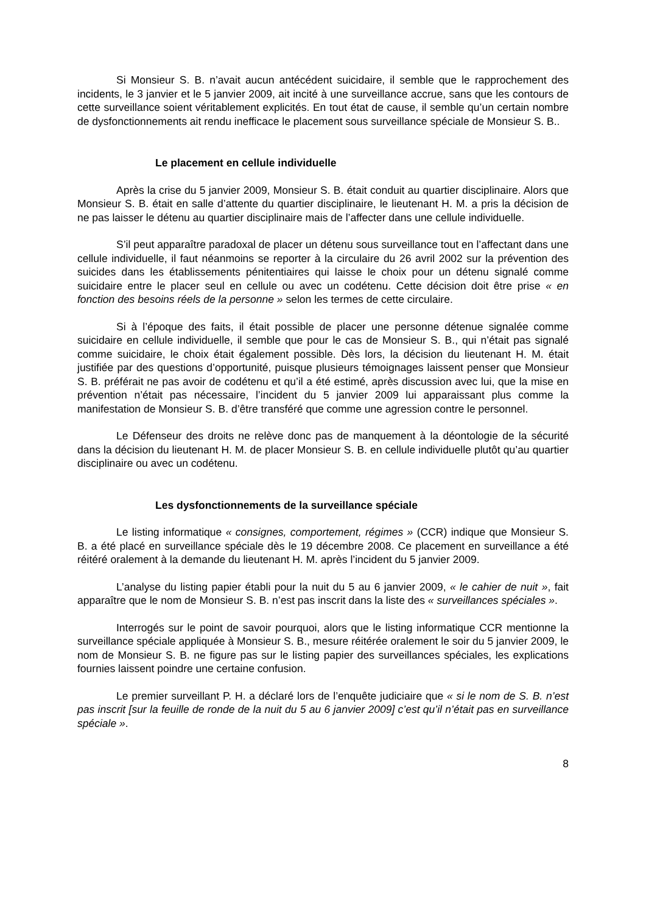Si Monsieur S. B. n’avait aucun antécédent suicidaire, il semble que le rapprochement des incidents, le 3 janvier et le 5 janvier 2009, ait incité à une surveillance accrue, sans que les contours de cette surveillance soient véritablement explicités. En tout état de cause, il semble qu’un certain nombre de dysfonctionnements ait rendu inefficace le placement sous surveillance spéciale de Monsieur S. B..
Le placement en cellule individuelle
Après la crise du 5 janvier 2009, Monsieur S. B. était conduit au quartier disciplinaire. Alors que Monsieur S. B. était en salle d’attente du quartier disciplinaire, le lieutenant H. M. a pris la décision de ne pas laisser le détenu au quartier disciplinaire mais de l’affecter dans une cellule individuelle.
S’il peut apparaître paradoxal de placer un détenu sous surveillance tout en l’affectant dans une cellule individuelle, il faut néanmoins se reporter à la circulaire du 26 avril 2002 sur la prévention des suicides dans les établissements pénitentiaires qui laisse le choix pour un détenu signalé comme suicidaire entre le placer seul en cellule ou avec un codétenu. Cette décision doit être prise « en fonction des besoins réels de la personne » selon les termes de cette circulaire.
Si à l’époque des faits, il était possible de placer une personne détenue signalée comme suicidaire en cellule individuelle, il semble que pour le cas de Monsieur S. B., qui n’était pas signalé comme suicidaire, le choix était également possible. Dès lors, la décision du lieutenant H. M. était justifiée par des questions d’opportunité, puisque plusieurs témoignages laissent penser que Monsieur S. B. préférait ne pas avoir de codétenu et qu’il a été estimé, après discussion avec lui, que la mise en prévention n’était pas nécessaire, l’incident du 5 janvier 2009 lui apparaissant plus comme la manifestation de Monsieur S. B. d’être transféré que comme une agression contre le personnel.
Le Défenseur des droits ne relève donc pas de manquement à la déontologie de la sécurité dans la décision du lieutenant H. M. de placer Monsieur S. B. en cellule individuelle plutôt qu’au quartier disciplinaire ou avec un codétenu.
Les dysfonctionnements de la surveillance spéciale
Le listing informatique « consignes, comportement, régimes » (CCR) indique que Monsieur S. B. a été placé en surveillance spéciale dès le 19 décembre 2008. Ce placement en surveillance a été réitéré oralement à la demande du lieutenant H. M. après l’incident du 5 janvier 2009.
L’analyse du listing papier établi pour la nuit du 5 au 6 janvier 2009, « le cahier de nuit », fait apparaître que le nom de Monsieur S. B. n’est pas inscrit dans la liste des « surveillances spéciales ».
Interrogés sur le point de savoir pourquoi, alors que le listing informatique CCR mentionne la surveillance spéciale appliquée à Monsieur S. B., mesure réitérée oralement le soir du 5 janvier 2009, le nom de Monsieur S. B. ne figure pas sur le listing papier des surveillances spéciales, les explications fournies laissent poindre une certaine confusion.
Le premier surveillant P. H. a déclaré lors de l’enquête judiciaire que « si le nom de S. B. n’est pas inscrit [sur la feuille de ronde de la nuit du 5 au 6 janvier 2009] c’est qu’il n’était pas en surveillance spéciale ».
8